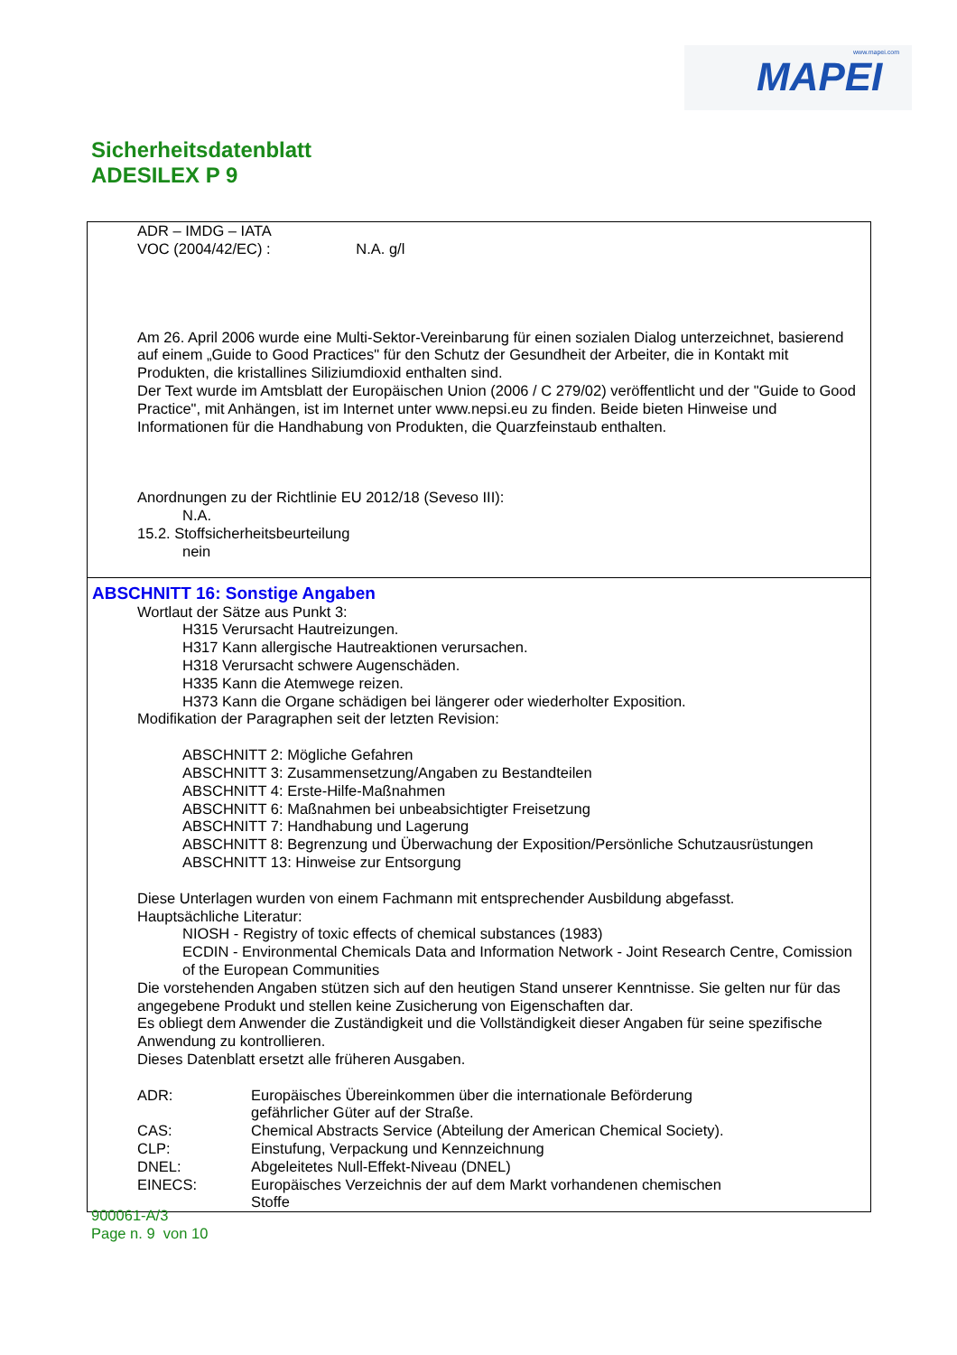www.mapei.com MAPEI
Sicherheitsdatenblatt
ADESILEX P 9
ADR – IMDG – IATA
VOC (2004/42/EC) : N.A. g/l
Am 26. April 2006 wurde eine Multi-Sektor-Vereinbarung für einen sozialen Dialog unterzeichnet, basierend auf einem „Guide to Good Practices" für den Schutz der Gesundheit der Arbeiter, die in Kontakt mit Produkten, die kristallines Siliziumdioxid enthalten sind.
Der Text wurde im Amtsblatt der Europäischen Union (2006 / C 279/02) veröffentlicht und der "Guide to Good Practice", mit Anhängen, ist im Internet unter www.nepsi.eu zu finden. Beide bieten Hinweise und Informationen für die Handhabung von Produkten, die Quarzfeinstaub enthalten.
Anordnungen zu der Richtlinie EU 2012/18 (Seveso III):
N.A.
15.2. Stoffsicherheitsbeurteilung
nein
ABSCHNITT 16: Sonstige Angaben
Wortlaut der Sätze aus Punkt 3:
H315 Verursacht Hautreizungen.
H317 Kann allergische Hautreaktionen verursachen.
H318 Verursacht schwere Augenschäden.
H335 Kann die Atemwege reizen.
H373 Kann die Organe schädigen bei längerer oder wiederholter Exposition.
Modifikation der Paragraphen seit der letzten Revision:
ABSCHNITT 2: Mögliche Gefahren
ABSCHNITT 3: Zusammensetzung/Angaben zu Bestandteilen
ABSCHNITT 4: Erste-Hilfe-Maßnahmen
ABSCHNITT 6: Maßnahmen bei unbeabsichtigter Freisetzung
ABSCHNITT 7: Handhabung und Lagerung
ABSCHNITT 8: Begrenzung und Überwachung der Exposition/Persönliche Schutzausrüstungen
ABSCHNITT 13: Hinweise zur Entsorgung
Diese Unterlagen wurden von einem Fachmann mit entsprechender Ausbildung abgefasst.
Hauptsächliche Literatur:
NIOSH - Registry of toxic effects of chemical substances (1983)
ECDIN - Environmental Chemicals Data and Information Network - Joint Research Centre, Comission of the European Communities
Die vorstehenden Angaben stützen sich auf den heutigen Stand unserer Kenntnisse. Sie gelten nur für das angegebene Produkt und stellen keine Zusicherung von Eigenschaften dar.
Es obliegt dem Anwender die Zuständigkeit und die Vollständigkeit dieser Angaben für seine spezifische Anwendung zu kontrollieren.
Dieses Datenblatt ersetzt alle früheren Ausgaben.
ADR: Europäisches Übereinkommen über die internationale Beförderung
gefährlicher Güter auf der Straße.
CAS: Chemical Abstracts Service (Abteilung der American Chemical Society).
CLP: Einstufung, Verpackung und Kennzeichnung
DNEL: Abgeleitetes Null-Effekt-Niveau (DNEL)
EINECS: Europäisches Verzeichnis der auf dem Markt vorhandenen chemischen
Stoffe
900061-A/3
Page n. 9 von 10